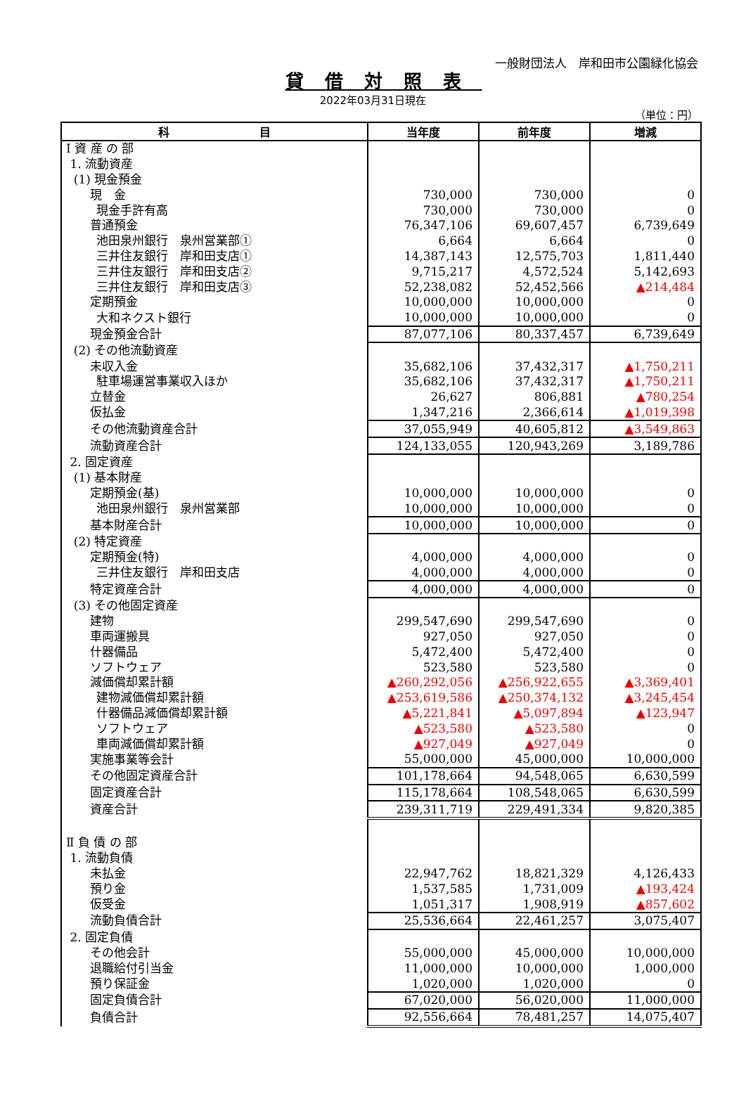一般財団法人　岸和田市公園緑化協会
貸借対照表
2022年03月31日現在
（単位：円）
| 科 目 | 当年度 | 前年度 | 増減 |
| --- | --- | --- | --- |
| Ⅰ 資 産 の 部 | | | |
| 1. 流動資産 | | | |
| (1) 現金預金 | | | |
| 現 金 | 730,000 | 730,000 | 0 |
| 現金手許有高 | 730,000 | 730,000 | 0 |
| 普通預金 | 76,347,106 | 69,607,457 | 6,739,649 |
| 池田泉州銀行 泉州営業部① | 6,664 | 6,664 | 0 |
| 三井住友銀行 岸和田支店① | 14,387,143 | 12,575,703 | 1,811,440 |
| 三井住友銀行 岸和田支店② | 9,715,217 | 4,572,524 | 5,142,693 |
| 三井住友銀行 岸和田支店③ | 52,238,082 | 52,452,566 | ▲214,484 |
| 定期預金 | 10,000,000 | 10,000,000 | 0 |
| 大和ネクスト銀行 | 10,000,000 | 10,000,000 | 0 |
| 現金預金合計 | 87,077,106 | 80,337,457 | 6,739,649 |
| (2) その他流動資産 | | | |
| 未収入金 | 35,682,106 | 37,432,317 | ▲1,750,211 |
| 駐車場運営事業収入ほか | 35,682,106 | 37,432,317 | ▲1,750,211 |
| 立替金 | 26,627 | 806,881 | ▲780,254 |
| 仮払金 | 1,347,216 | 2,366,614 | ▲1,019,398 |
| その他流動資産合計 | 37,055,949 | 40,605,812 | ▲3,549,863 |
| 流動資産合計 | 124,133,055 | 120,943,269 | 3,189,786 |
| 2. 固定資産 | | | |
| (1) 基本財産 | | | |
| 定期預金(基) | 10,000,000 | 10,000,000 | 0 |
| 池田泉州銀行 泉州営業部 | 10,000,000 | 10,000,000 | 0 |
| 基本財産合計 | 10,000,000 | 10,000,000 | 0 |
| (2) 特定資産 | | | |
| 定期預金(特) | 4,000,000 | 4,000,000 | 0 |
| 三井住友銀行 岸和田支店 | 4,000,000 | 4,000,000 | 0 |
| 特定資産合計 | 4,000,000 | 4,000,000 | 0 |
| (3) その他固定資産 | | | |
| 建物 | 299,547,690 | 299,547,690 | 0 |
| 車両運搬具 | 927,050 | 927,050 | 0 |
| 什器備品 | 5,472,400 | 5,472,400 | 0 |
| ソフトウェア | 523,580 | 523,580 | 0 |
| 減価償却累計額 | ▲260,292,056 | ▲256,922,655 | ▲3,369,401 |
| 建物減価償却累計額 | ▲253,619,586 | ▲250,374,132 | ▲3,245,454 |
| 什器備品減価償却累計額 | ▲5,221,841 | ▲5,097,894 | ▲123,947 |
| ソフトウェア | ▲523,580 | ▲523,580 | 0 |
| 車両減価償却累計額 | ▲927,049 | ▲927,049 | 0 |
| 実施事業等会計 | 55,000,000 | 45,000,000 | 10,000,000 |
| その他固定資産合計 | 101,178,664 | 94,548,065 | 6,630,599 |
| 固定資産合計 | 115,178,664 | 108,548,065 | 6,630,599 |
| 資産合計 | 239,311,719 | 229,491,334 | 9,820,385 |
| Ⅱ 負 債 の 部 | | | |
| 1. 流動負債 | | | |
| 未払金 | 22,947,762 | 18,821,329 | 4,126,433 |
| 預り金 | 1,537,585 | 1,731,009 | ▲193,424 |
| 仮受金 | 1,051,317 | 1,908,919 | ▲857,602 |
| 流動負債合計 | 25,536,664 | 22,461,257 | 3,075,407 |
| 2. 固定負債 | | | |
| その他会計 | 55,000,000 | 45,000,000 | 10,000,000 |
| 退職給付引当金 | 11,000,000 | 10,000,000 | 1,000,000 |
| 預り保証金 | 1,020,000 | 1,020,000 | 0 |
| 固定負債合計 | 67,020,000 | 56,020,000 | 11,000,000 |
| 負債合計 | 92,556,664 | 78,481,257 | 14,075,407 |